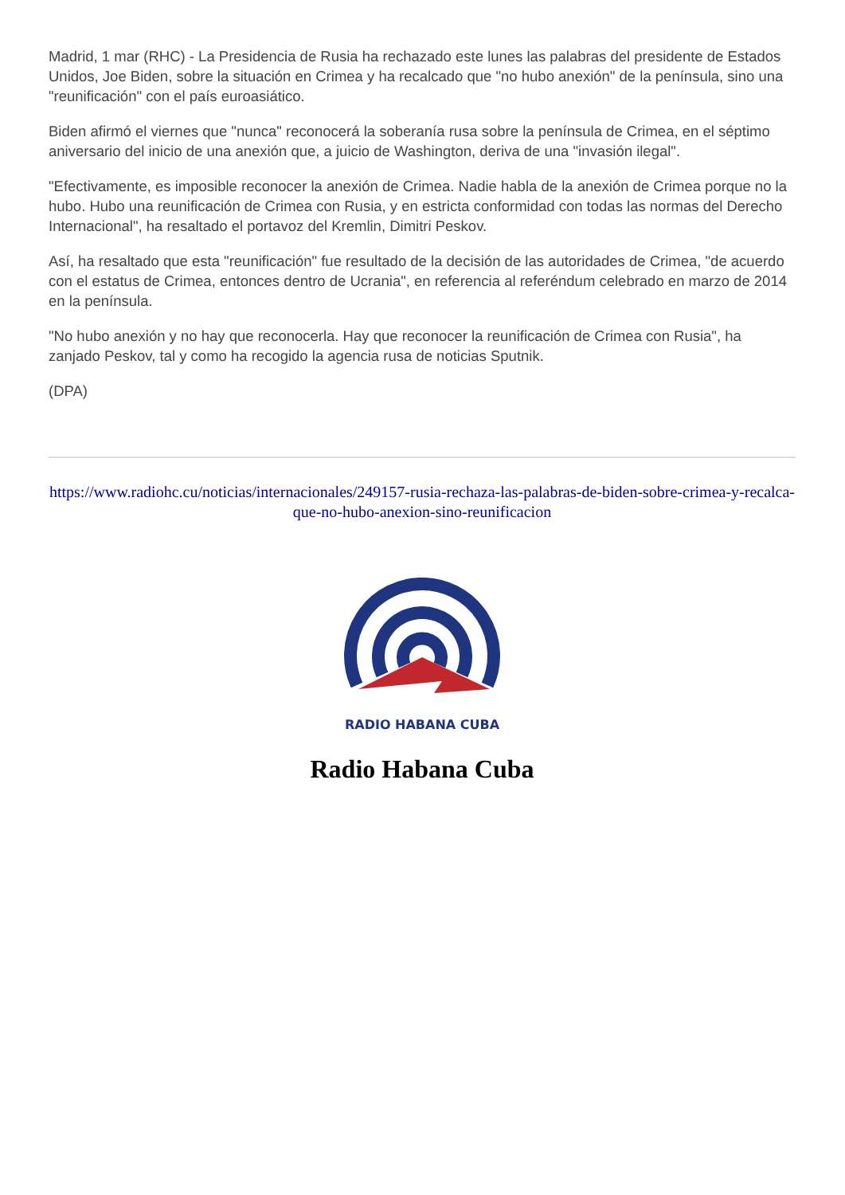Madrid, 1 mar (RHC) - La Presidencia de Rusia ha rechazado este lunes las palabras del presidente de Estados Unidos, Joe Biden, sobre la situación en Crimea y ha recalcado que "no hubo anexión" de la península, sino una "reunificación" con el país euroasiático.
Biden afirmó el viernes que "nunca" reconocerá la soberanía rusa sobre la península de Crimea, en el séptimo aniversario del inicio de una anexión que, a juicio de Washington, deriva de una "invasión ilegal".
"Efectivamente, es imposible reconocer la anexión de Crimea. Nadie habla de la anexión de Crimea porque no la hubo. Hubo una reunificación de Crimea con Rusia, y en estricta conformidad con todas las normas del Derecho Internacional", ha resaltado el portavoz del Kremlin, Dimitri Peskov.
Así, ha resaltado que esta "reunificación" fue resultado de la decisión de las autoridades de Crimea, "de acuerdo con el estatus de Crimea, entonces dentro de Ucrania", en referencia al referéndum celebrado en marzo de 2014 en la península.
"No hubo anexión y no hay que reconocerla. Hay que reconocer la reunificación de Crimea con Rusia", ha zanjado Peskov, tal y como ha recogido la agencia rusa de noticias Sputnik.
(DPA)
https://www.radiohc.cu/noticias/internacionales/249157-rusia-rechaza-las-palabras-de-biden-sobre-crimea-y-recalca-que-no-hubo-anexion-sino-reunificacion
RADIO HABANA CUBA
Radio Habana Cuba